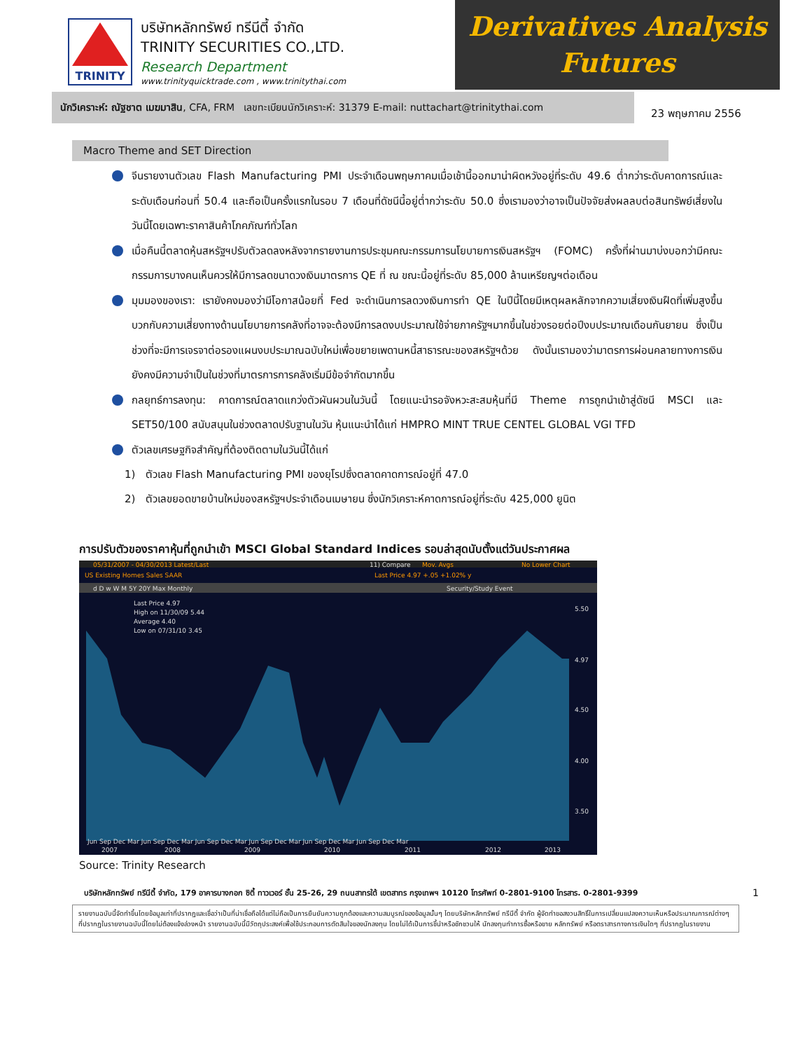TRINITY
บริษัทหลักทรัพย์ ทรีนีตี้ จำกัด
TRINITY SECURITIES CO.,LTD.
Research Department
www.trinityquicktrade.com , www.trinitythai.com
Derivatives Analysis
Futures
นักวิเคราะห์: ณัฐชาต เมฆมาสิน, CFA, FRM เลขทะเบียนนักวิเคราะห์: 31379 E-mail: nuttachart@trinitythai.com
23 พฤษภาคม 2556
Macro Theme and SET Direction
จีนรายงานตัวเลข Flash Manufacturing PMI ประจำเดือนพฤษภาคมเมื่อเช้านี้ออกมาน่าผิดหวังอยู่ที่ระดับ 49.6 ต่ำกว่าระดับคาดการณ์และระดับเดือนก่อนที่ 50.4 และถือเป็นครั้งแรกในรอบ 7 เดือนที่ดัชนีนี้อยู่ต่ำกว่าระดับ 50.0 ซึ่งเรามองว่าอาจเป็นปัจจัยส่งผลลบต่อสินทรัพย์เสี่ยงในวันนี้โดยเฉพาะราคาสินค้าโภคภัณฑ์ทั่วโลก
เมื่อคืนนี้ตลาดหุ้นสหรัฐฯปรับตัวลดลงหลังจากรายงานการประชุมคณะกรรมการนโยบายการเงินสหรัฐฯ (FOMC) ครั้งที่ผ่านมาบ่งบอกว่ามีคณะกรรมการบางคนเห็นควรให้มีการลดขนาดวงเงินมาตรการ QE ที่ ณ ขณะนี้อยู่ที่ระดับ 85,000 ล้านเหรียญฯต่อเดือน
มุมมองของเรา: เรายังคงมองว่ามีโอกาสน้อยที่ Fed จะดำเนินการลดวงเงินการทำ QE ในปีนี้โดยมีเหตุผลหลักจากความเสี่ยงเงินฝืดที่เพิ่มสูงขึ้น บวกกับความเสี่ยงทางด้านนโยบายการคลังที่อาจจะต้องมีการลดงบประมาณใช้จ่ายภาครัฐฯมากขึ้นในช่วงรอยต่อปีงบประมาณเดือนกันยายน ซึ่งเป็นช่วงที่จะมีการเจรจาต่อรองแผนงบประมาณฉบับใหม่เพื่อขยายเพดานหนี้สาธารณะของสหรัฐฯด้วย ดังนั้นเรามองว่ามาตรการผ่อนคลายทางการเงินยังคงมีความจำเป็นในช่วงที่มาตรการการคลังเริ่มมีข้อจำกัดมากขึ้น
กลยุทธ์การลงทุน: คาดการณ์ตลาดแกว่งตัวผันผวนในวันนี้ โดยแนะนำรอจังหวะสะสมหุ้นที่มี Theme การถูกนำเข้าสู่ดัชนี MSCI และ SET50/100 สนับสนุนในช่วงตลาดปรับฐานในวัน หุ้นแนะนำได้แก่ HMPRO MINT TRUE CENTEL GLOBAL VGI TFD
ตัวเลขเศรษฐกิจสำคัญที่ต้องติดตามในวันนี้ได้แก่
1) ตัวเลข Flash Manufacturing PMI ของยุโรปซึ่งตลาดคาดการณ์อยู่ที่ 47.0
2) ตัวเลขยอดขายบ้านใหม่ของสหรัฐฯประจำเดือนเมษายน ซึ่งนักวิเคราะห์คาดการณ์อยู่ที่ระดับ 425,000 ยูนิต
การปรับตัวของราคาหุ้นที่ถูกนำเข้า MSCI Global Standard Indices รอบล่าสุดนับตั้งแต่วันประกาศผล
05/31/2007 - 04/30/2013 Latest/Last
11) Compare
Mov. Avgs
No Lower Chart
US Existing Homes Sales SAAR
Last Price 4.97 +.05 +1.02% y
d D w W M 5Y 20Y Max Monthly
Security/Study Event
Last Price 4.97
High on 11/30/09 5.44
Average 4.40
Low on 07/31/10 3.45
5.50
4.97
4.50
4.00
3.50
Jun Sep Dec Mar Jun Sep Dec Mar Jun Sep Dec Mar Jun Sep Dec Mar Jun Sep Dec Mar Jun Sep Dec Mar
2007
2008
2009
2010
2011
2012
2013
Source: Trinity Research
บริษัทหลักทรัพย์ ทรีนีตี้ จำกัด, 179 อาคารบางกอก ซิตี้ ทาวเวอร์ ชั้น 25-26, 29 ถนนสาทรใต้ เขตสาทร กรุงเทพฯ 10120 โทรศัพท์ 0-2801-9100 โทรสาร. 0-2801-9399 1
รายงานฉบับนี้จัดทำขึ้นโดยข้อมูลเท่าที่ปรากฏและเชื่อว่าเป็นที่น่าเชื่อถือได้แต่ไม่ถือเป็นการยืนยันความถูกต้องและความสมบูรณ์ของข้อมูลนั้นๆ โดยบริษัทหลักทรัพย์ ทรีนีตี้ จำกัด ผู้จัดทำขอสงวนสิทธิ์ในการเปลี่ยนแปลงความเห็นหรือประมาณการณ์ต่างๆ ที่ปรากฏในรายงานฉบับนี้โดยไม่ต้องแจ้งล่วงหน้า รายงานฉบับนี้มีวัตถุประสงค์เพื่อใช้ประกอบการตัดสินใจของนักลงทุน โดยไม่ได้เป็นการชี้นำหรือชักชวนให้ นักลงทุนทำการซื้อหรือขาย หลักทรัพย์ หรือตราสารทางการเงินใดๆ ที่ปรากฏในรายงาน